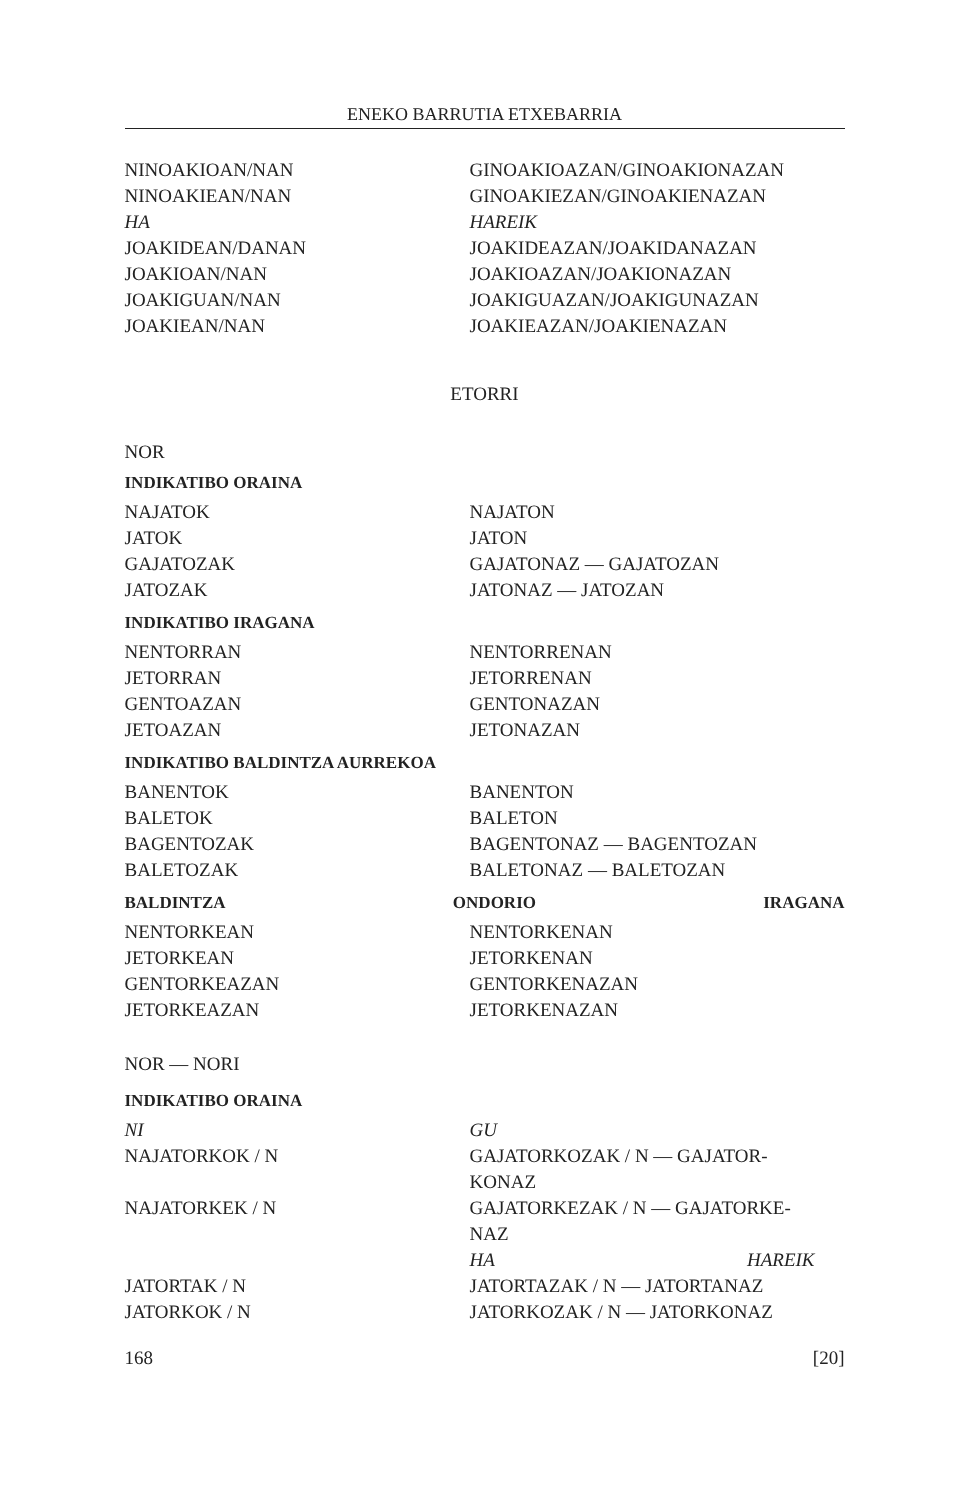ENEKO BARRUTIA ETXEBARRIA
NINOAKIOAN/NAN
NINOAKIEAN/NAN
HA
JOAKIDEAN/DANAN
JOAKIOAN/NAN
JOAKIGUAN/NAN
JOAKIEAN/NAN
GINOAKIOAZAN/GINOAKIONAZAN
GINOAKIEZAN/GINOAKIENAZAN
HAREIK
JOAKIDEAZAN/JOAKIDANAZAN
JOAKIOAZAN/JOAKIONAZAN
JOAKIGUAZAN/JOAKIGUNAZAN
JOAKIEAZAN/JOAKIENAZAN
ETORRI
NOR
INDIKATIBO ORAINA
NAJATOK
JATOK
GAJATOZAK
JATOZAK
NAJATON
JATON
GAJATONAZ — GAJATOZAN
JATONAZ — JATOZAN
INDIKATIBO IRAGANA
NENTORRAN
JETORRAN
GENTOAZAN
JETOAZAN
NENTORRENAN
JETORRENAN
GENTONAZAN
JETONAZAN
INDIKATIBO BALDINTZA AURREKOA
BANENTOK
BALETOK
BAGENTOZAK
BALETOZAK
BANENTON
BALETON
BAGENTONAZ — BAGENTOZAN
BALETONAZ — BALETOZAN
BALDINTZA ONDORIO IRAGANA
NENTORKEAN
JETORKEAN
GENTORKEAZAN
JETORKEAZAN
NENTORKENAN
JETORKENAN
GENTORKENAZAN
JETORKENAZAN
NOR — NORI
INDIKATIBO ORAINA
NI
NAJATORKOK / N
NAJATORKEK / N
JATORTAK / N
JATORKOK / N
GU
GAJATORKOZAK / N — GAJATOR-
KONAZ
GAJATORKEZAK / N — GAJATORKE-
NAZ
HA HAREIK
JATORTAZAK / N — JATORTANAZ
JATORKOZAK / N — JATORKONAZ
168 [20]